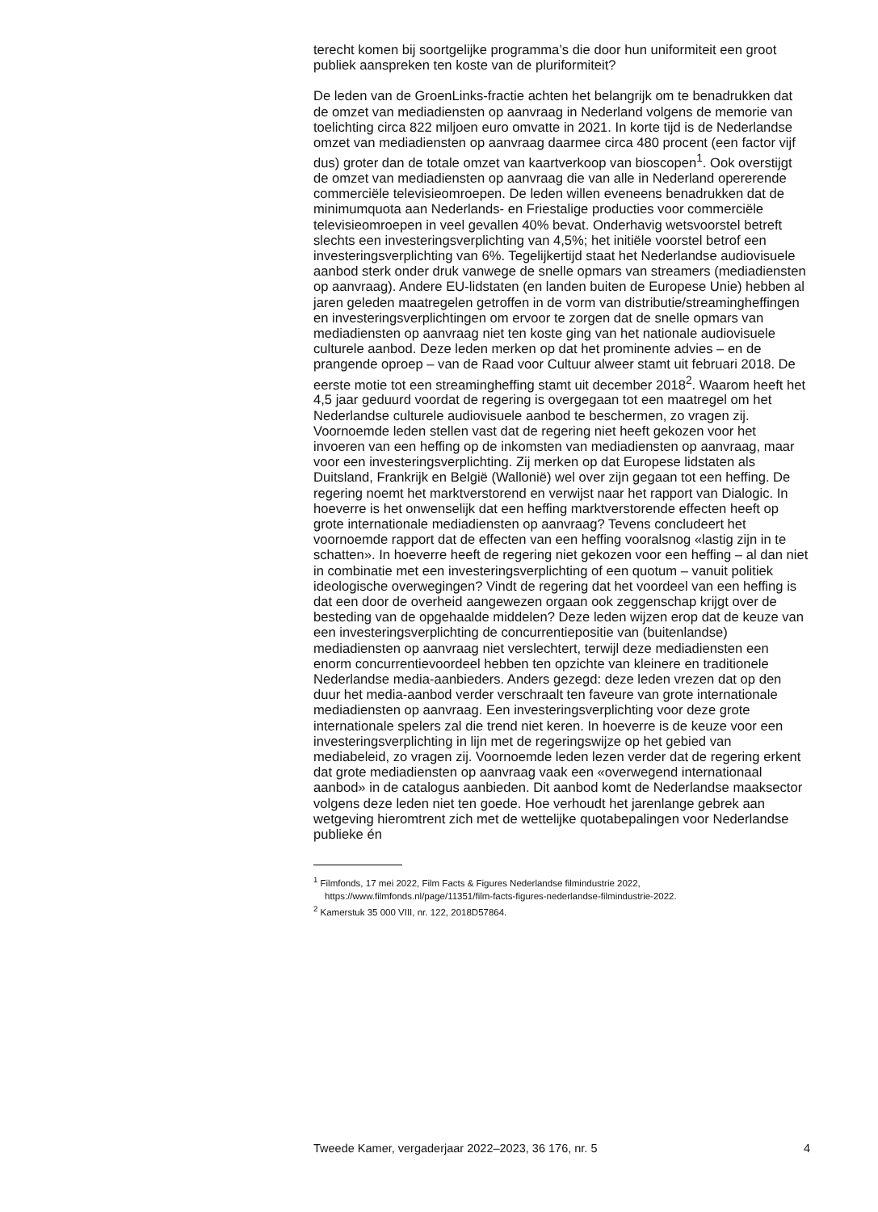terecht komen bij soortgelijke programma’s die door hun uniformiteit een groot publiek aanspreken ten koste van de pluriformiteit?
De leden van de GroenLinks-fractie achten het belangrijk om te benadrukken dat de omzet van mediadiensten op aanvraag in Nederland volgens de memorie van toelichting circa 822 miljoen euro omvatte in 2021. In korte tijd is de Nederlandse omzet van mediadiensten op aanvraag daarmee circa 480 procent (een factor vijf dus) groter dan de totale omzet van kaartverkoop van bioscopen<sup>1</sup>. Ook overstijgt de omzet van mediadiensten op aanvraag die van alle in Nederland opererende commerciële televisieomroepen. De leden willen eveneens benadrukken dat de minimumquota aan Nederlands- en Friestalige producties voor commerciële televisieomroepen in veel gevallen 40% bevat. Onderhavig wetsvoorstel betreft slechts een investeringsverplichting van 4,5%; het initiële voorstel betrof een investeringsverplichting van 6%. Tegelijkertijd staat het Nederlandse audiovisuele aanbod sterk onder druk vanwege de snelle opmars van streamers (mediadiensten op aanvraag). Andere EU-lidstaten (en landen buiten de Europese Unie) hebben al jaren geleden maatregelen getroffen in de vorm van distributie/streamingheffingen en investeringsverplichtingen om ervoor te zorgen dat de snelle opmars van mediadiensten op aanvraag niet ten koste ging van het nationale audiovisuele culturele aanbod. Deze leden merken op dat het prominente advies – en de prangende oproep – van de Raad voor Cultuur alweer stamt uit februari 2018. De eerste motie tot een streamingheffing stamt uit december 2018<sup>2</sup>. Waarom heeft het 4,5 jaar geduurd voordat de regering is overgegaan tot een maatregel om het Nederlandse culturele audiovisuele aanbod te beschermen, zo vragen zij.
Voornoemde leden stellen vast dat de regering niet heeft gekozen voor het invoeren van een heffing op de inkomsten van mediadiensten op aanvraag, maar voor een investeringsverplichting. Zij merken op dat Europese lidstaten als Duitsland, Frankrijk en België (Wallonië) wel over zijn gegaan tot een heffing. De regering noemt het marktverstorend en verwijst naar het rapport van Dialogic. In hoeverre is het onwenselijk dat een heffing marktverstorende effecten heeft op grote internationale mediadiensten op aanvraag? Tevens concludeert het voornoemde rapport dat de effecten van een heffing vooralsnog «lastig zijn in te schatten». In hoeverre heeft de regering niet gekozen voor een heffing – al dan niet in combinatie met een investeringsverplichting of een quotum – vanuit politiek ideologische overwegingen? Vindt de regering dat het voordeel van een heffing is dat een door de overheid aangewezen orgaan ook zeggenschap krijgt over de besteding van de opgehaalde middelen? Deze leden wijzen erop dat de keuze van een investeringsverplichting de concurrentiepositie van (buitenlandse) mediadiensten op aanvraag niet verslechtert, terwijl deze mediadiensten een enorm concurrentievoordeel hebben ten opzichte van kleinere en traditionele Nederlandse media-aanbieders. Anders gezegd: deze leden vrezen dat op den duur het media-aanbod verder verschraalt ten faveure van grote internationale mediadiensten op aanvraag. Een investeringsverplichting voor deze grote internationale spelers zal die trend niet keren. In hoeverre is de keuze voor een investeringsverplichting in lijn met de regeringswijze op het gebied van mediabeleid, zo vragen zij. Voornoemde leden lezen verder dat de regering erkent dat grote mediadiensten op aanvraag vaak een «overwegend internationaal aanbod» in de catalogus aanbieden. Dit aanbod komt de Nederlandse maaksector volgens deze leden niet ten goede. Hoe verhoudt het jarenlange gebrek aan wetgeving hieromtrent zich met de wettelijke quotabepalingen voor Nederlandse publieke én
<sup>1</sup> Filmfonds, 17 mei 2022, Film Facts & Figures Nederlandse filmindustrie 2022, https://www.filmfonds.nl/page/11351/film-facts-figures-nederlandse-filmindustrie-2022.
<sup>2</sup> Kamerstuk 35 000 VIII, nr. 122, 2018D57864.
Tweede Kamer, vergaderjaar 2022–2023, 36 176, nr. 5 4